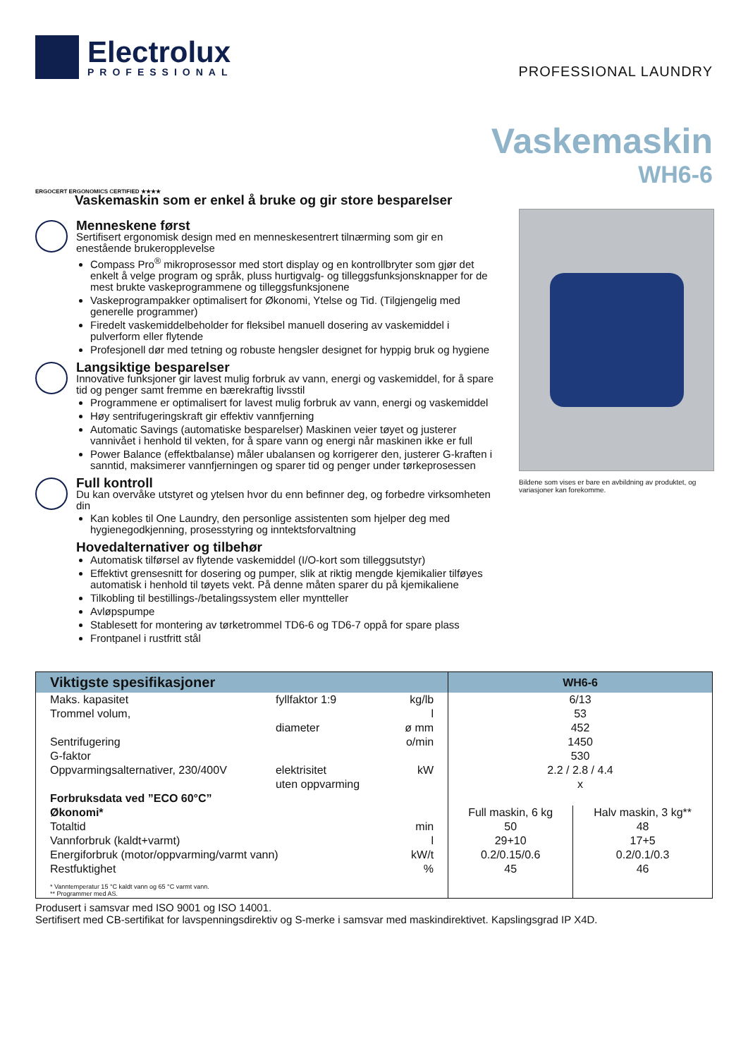Electrolux
PROFESSIONAL
PROFESSIONAL LAUNDRY
Vaskemaskin
WH6-6
ERGOCERT ERGONOMICS CERTIFIED ★★★★
Vaskemaskin som er enkel å bruke og gir store besparelser
Menneskene først
Sertifisert ergonomisk design med en menneskesentrert tilnærming som gir en enestående brukeropplevelse
Compass Pro<sup>®</sup> mikroprosessor med stort display og en kontrollbryter som gjør det enkelt å velge program og språk, pluss hurtigvalg- og tilleggsfunksjonsknapper for de mest brukte vaskeprogrammene og tilleggsfunksjonene
Vaskeprogrampakker optimalisert for Økonomi, Ytelse og Tid. (Tilgjengelig med generelle programmer)
Firedelt vaskemiddelbeholder for fleksibel manuell dosering av vaskemiddel i pulverform eller flytende
Profesjonell dør med tetning og robuste hengsler designet for hyppig bruk og hygiene
Langsiktige besparelser
Innovative funksjoner gir lavest mulig forbruk av vann, energi og vaskemiddel, for å spare tid og penger samt fremme en bærekraftig livsstil
Programmene er optimalisert for lavest mulig forbruk av vann, energi og vaskemiddel
Høy sentrifugeringskraft gir effektiv vannfjerning
Automatic Savings (automatiske besparelser) Maskinen veier tøyet og justerer vannivået i henhold til vekten, for å spare vann og energi når maskinen ikke er full
Power Balance (effektbalanse) måler ubalansen og korrigerer den, justerer G-kraften i sanntid, maksimerer vannfjerningen og sparer tid og penger under tørkeprosessen
Full kontroll
Du kan overvåke utstyret og ytelsen hvor du enn befinner deg, og forbedre virksomheten din
Kan kobles til One Laundry, den personlige assistenten som hjelper deg med hygienegodkjenning, prosesstyring og inntektsforvaltning
Hovedalternativer og tilbehør
Automatisk tilførsel av flytende vaskemiddel (I/O-kort som tilleggsutstyr)
Effektivt grensesnitt for dosering og pumper, slik at riktig mengde kjemikalier tilføyes automatisk i henhold til tøyets vekt. På denne måten sparer du på kjemikaliene
Tilkobling til bestillings-/betalingssystem eller myntteller
Avløpspumpe
Stablesett for montering av tørketrommel TD6-6 og TD6-7 oppå for spare plass
Frontpanel i rustfritt stål
Bildene som vises er bare en avbildning av produktet, og variasjoner kan forekomme.
| Viktigste spesifikasjoner | | | | WH6-6 | |
| --- | --- | --- | --- | --- | --- |
| Maks. kapasitet | fyllfaktor 1:9 | | kg/lb | 6/13 | |
| Trommel volum, | | | l | 53 | |
| | diameter | | ø mm | 452 | |
| Sentrifugering | | | o/min | 1450 | |
| G-faktor | | | | 530 | |
| Oppvarmingsalternativer, 230/400V | | elektrisitet | kW | 2.2 / 2.8 / 4.4 | |
| | | uten oppvarming | | x | |
| Forbruksdata ved ”ECO 60°C” | | | | | |
| Økonomi* | | | | Full maskin, 6 kg | Halv maskin, 3 kg** |
| Totaltid | | | min | 50 | 48 |
| Vannforbruk (kaldt+varmt) | | | l | 29+10 | 17+5 |
| Energiforbruk (motor/oppvarming/varmt vann) | | | kW/t | 0.2/0.15/0.6 | 0.2/0.1/0.3 |
| Restfuktighet | | | % | 45 | 46 |
| * Vanntemperatur 15 °C kaldt vann og 65 °C varmt vann. ** Programmer med AS. | | | | | |
Produsert i samsvar med ISO 9001 og ISO 14001.
Sertifisert med CB-sertifikat for lavspenningsdirektiv og S-merke i samsvar med maskindirektivet. Kapslingsgrad IP X4D.